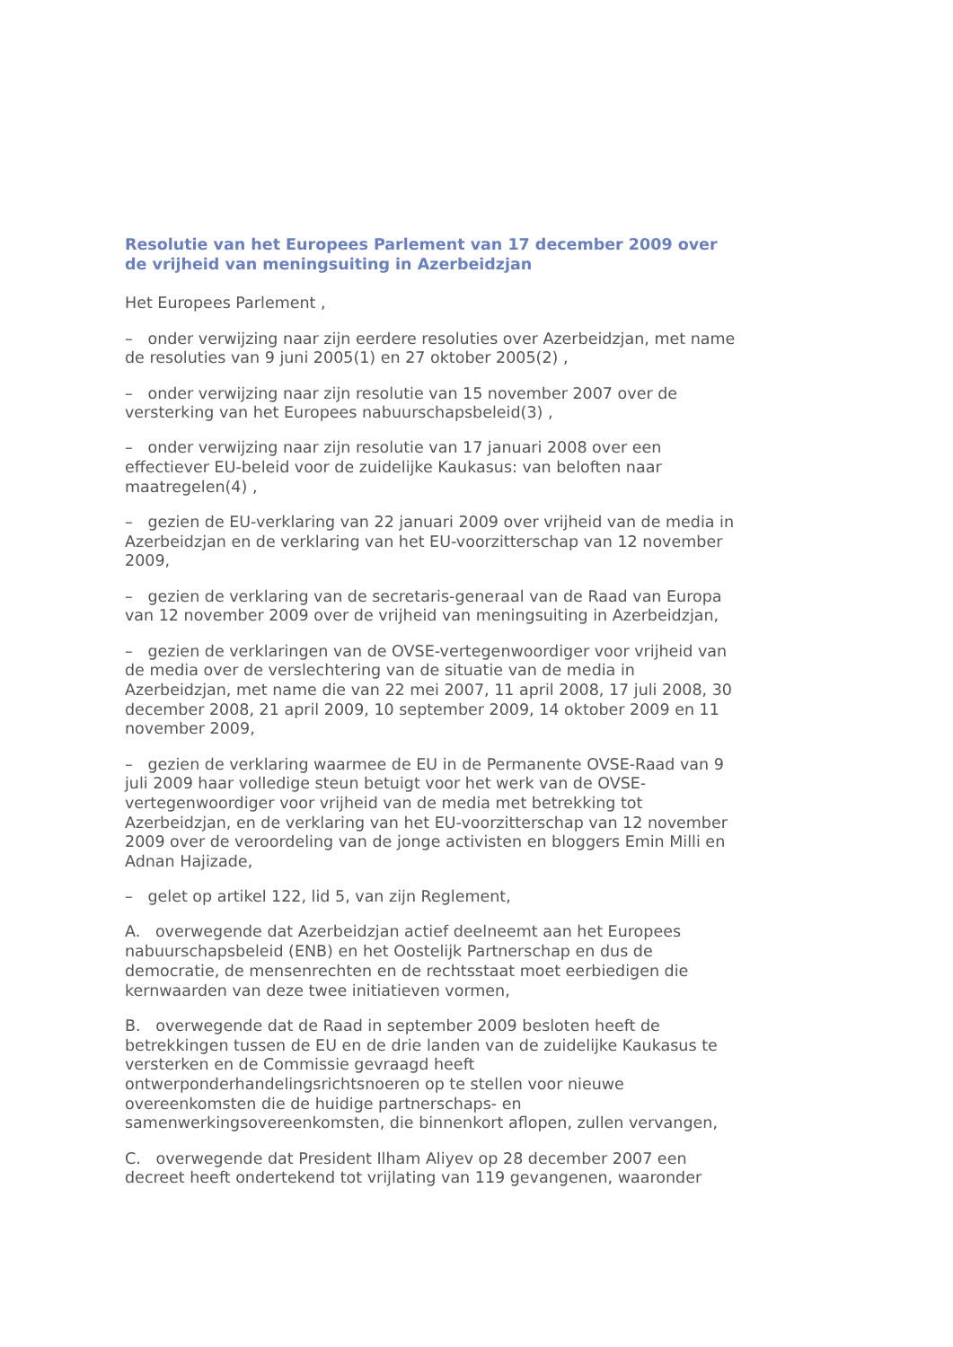Resolutie van het Europees Parlement van 17 december 2009 over de vrijheid van meningsuiting in Azerbeidzjan
Het Europees Parlement ,
– onder verwijzing naar zijn eerdere resoluties over Azerbeidzjan, met name de resoluties van 9 juni 2005(1) en 27 oktober 2005(2) ,
– onder verwijzing naar zijn resolutie van 15 november 2007 over de versterking van het Europees nabuurschapsbeleid(3) ,
– onder verwijzing naar zijn resolutie van 17 januari 2008 over een effectiever EU-beleid voor de zuidelijke Kaukasus: van beloften naar maatregelen(4) ,
– gezien de EU-verklaring van 22 januari 2009 over vrijheid van de media in Azerbeidzjan en de verklaring van het EU-voorzitterschap van 12 november 2009,
– gezien de verklaring van de secretaris-generaal van de Raad van Europa van 12 november 2009 over de vrijheid van meningsuiting in Azerbeidzjan,
– gezien de verklaringen van de OVSE-vertegenwoordiger voor vrijheid van de media over de verslechtering van de situatie van de media in Azerbeidzjan, met name die van 22 mei 2007, 11 april 2008, 17 juli 2008, 30 december 2008, 21 april 2009, 10 september 2009, 14 oktober 2009 en 11 november 2009,
– gezien de verklaring waarmee de EU in de Permanente OVSE-Raad van 9 juli 2009 haar volledige steun betuigt voor het werk van de OVSE-vertegenwoordiger voor vrijheid van de media met betrekking tot Azerbeidzjan, en de verklaring van het EU-voorzitterschap van 12 november 2009 over de veroordeling van de jonge activisten en bloggers Emin Milli en Adnan Hajizade,
– gelet op artikel 122, lid 5, van zijn Reglement,
A. overwegende dat Azerbeidzjan actief deelneemt aan het Europees nabuurschapsbeleid (ENB) en het Oostelijk Partnerschap en dus de democratie, de mensenrechten en de rechtsstaat moet eerbiedigen die kernwaarden van deze twee initiatieven vormen,
B. overwegende dat de Raad in september 2009 besloten heeft de betrekkingen tussen de EU en de drie landen van de zuidelijke Kaukasus te versterken en de Commissie gevraagd heeft ontwerponderhandelingsrichtsnoeren op te stellen voor nieuwe overeenkomsten die de huidige partnerschaps- en samenwerkingsovereenkomsten, die binnenkort aflopen, zullen vervangen,
C. overwegende dat President Ilham Aliyev op 28 december 2007 een decreet heeft ondertekend tot vrijlating van 119 gevangenen, waaronder